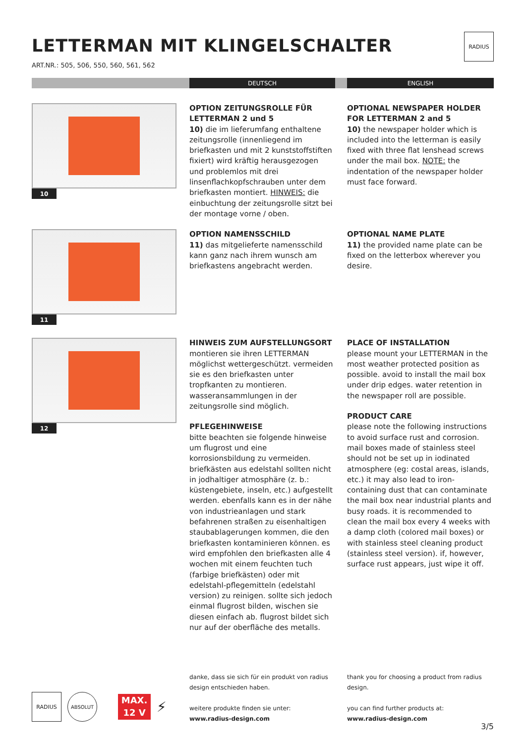RADIUS
LETTERMAN MIT KLINGELSCHALTER
ART.NR.: 505, 506, 550, 560, 561, 562
DEUTSCH ENGLISH
10
OPTION ZEITUNGSROLLE FÜR LETTERMAN 2 und 5
10) die im lieferumfang enthaltene zeitungsrolle (innenliegend im briefkasten und mit 2 kunststoffstiften fixiert) wird kräftig herausgezogen und problemlos mit drei linsenflachkopfschrauben unter dem briefkasten montiert. HINWEIS: die einbuchtung der zeitungsrolle sitzt bei der montage vorne / oben.
OPTIONAL NEWSPAPER HOLDER FOR LETTERMAN 2 and 5
10) the newspaper holder which is included into the letterman is easily fixed with three flat lenshead screws under the mail box. NOTE: the indentation of the newspaper holder must face forward.
11
OPTION NAMENSSCHILD
11) das mitgelieferte namensschild kann ganz nach ihrem wunsch am briefkastens angebracht werden.
OPTIONAL NAME PLATE
11) the provided name plate can be fixed on the letterbox wherever you desire.
12
HINWEIS ZUM AUFSTELLUNGSORT
montieren sie ihren LETTERMAN möglichst wettergeschützt. vermeiden sie es den briefkasten unter tropfkanten zu montieren. wasseransammlungen in der zeitungsrolle sind möglich.
PFLEGEHINWEISE
bitte beachten sie folgende hinweise um flugrost und eine korrosionsbildung zu vermeiden. briefkästen aus edelstahl sollten nicht in jodhaltiger atmosphäre (z. b.: küstengebiete, inseln, etc.) aufgestellt werden. ebenfalls kann es in der nähe von industrieanlagen und stark befahrenen straßen zu eisenhaltigen staubablagerungen kommen, die den briefkasten kontaminieren können. es wird empfohlen den briefkasten alle 4 wochen mit einem feuchten tuch (farbige briefkästen) oder mit edelstahl-pflegemitteln (edelstahl version) zu reinigen. sollte sich jedoch einmal flugrost bilden, wischen sie diesen einfach ab. flugrost bildet sich nur auf der oberfläche des metalls.
PLACE OF INSTALLATION
please mount your LETTERMAN in the most weather protected position as possible. avoid to install the mail box under drip edges. water retention in the newspaper roll are possible.
PRODUCT CARE
please note the following instructions to avoid surface rust and corrosion. mail boxes made of stainless steel should not be set up in iodinated atmosphere (eg: costal areas, islands, etc.) it may also lead to iron-containing dust that can contaminate the mail box near industrial plants and busy roads. it is recommended to clean the mail box every 4 weeks with a damp cloth (colored mail boxes) or with stainless steel cleaning product (stainless steel version). if, however, surface rust appears, just wipe it off.
RADIUS ABSOLUT
MAX.
12 V
⚡
danke, dass sie sich für ein produkt von radius design entschieden haben.
weitere produkte finden sie unter:
www.radius-design.com
thank you for choosing a product from radius design.
you can find further products at:
www.radius-design.com
3/5